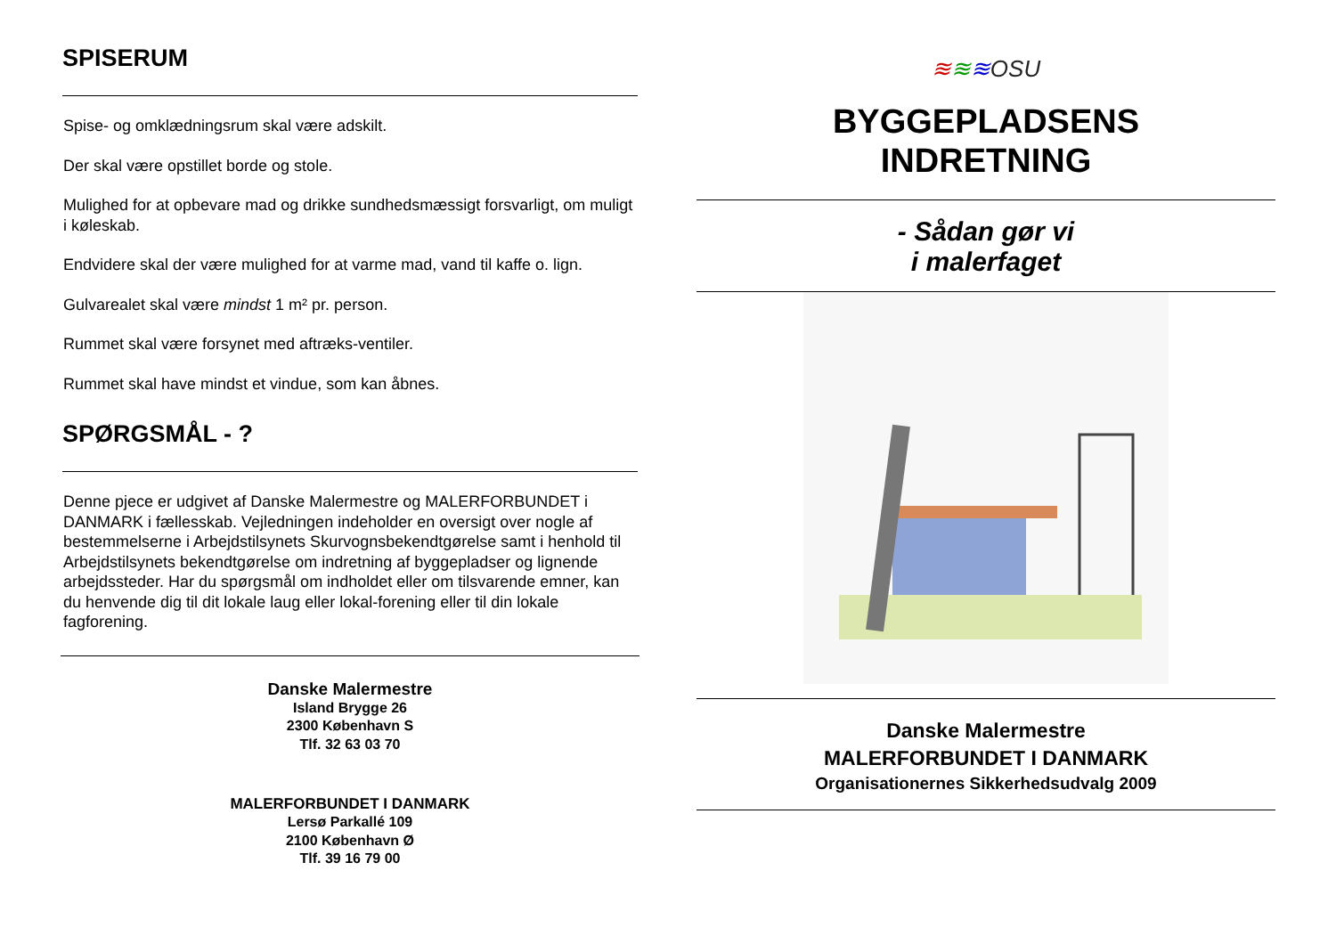SPISERUM
Spise- og omklædningsrum skal være adskilt.
Der skal være opstillet borde og stole.
Mulighed for at opbevare mad og drikke sundhedsmæssigt forsvarligt, om muligt i køleskab.
Endvidere skal der være mulighed for at varme mad, vand til kaffe o. lign.
Gulvarealet skal være mindst 1 m² pr. person.
Rummet skal være forsynet med aftræks-ventiler.
Rummet skal have mindst et vindue, som kan åbnes.
SPØRGSMÅL - ?
Denne pjece er udgivet af Danske Malermestre og MALERFORBUNDET i DANMARK i fællesskab. Vejledningen indeholder en oversigt over nogle af bestemmelserne i Arbejdstilsynets Skurvognsbekendtgørelse samt i henhold til Arbejdstilsynets bekendtgørelse om indretning af byggepladser og lignende arbejdssteder. Har du spørgsmål om indholdet eller om tilsvarende emner, kan du henvende dig til dit lokale laug eller lokal-forening eller til din lokale fagforening.
Danske Malermestre
Island Brygge 26
2300 København S
Tlf. 32 63 03 70
MALERFORBUNDET I DANMARK
Lersø Parkallé 109
2100 København Ø
Tlf. 39 16 79 00
≋≋≋OSU
BYGGEPLADSENS
INDRETNING
- Sådan gør vi
i malerfaget
Danske Malermestre
MALERFORBUNDET I DANMARK
Organisationernes Sikkerhedsudvalg 2009